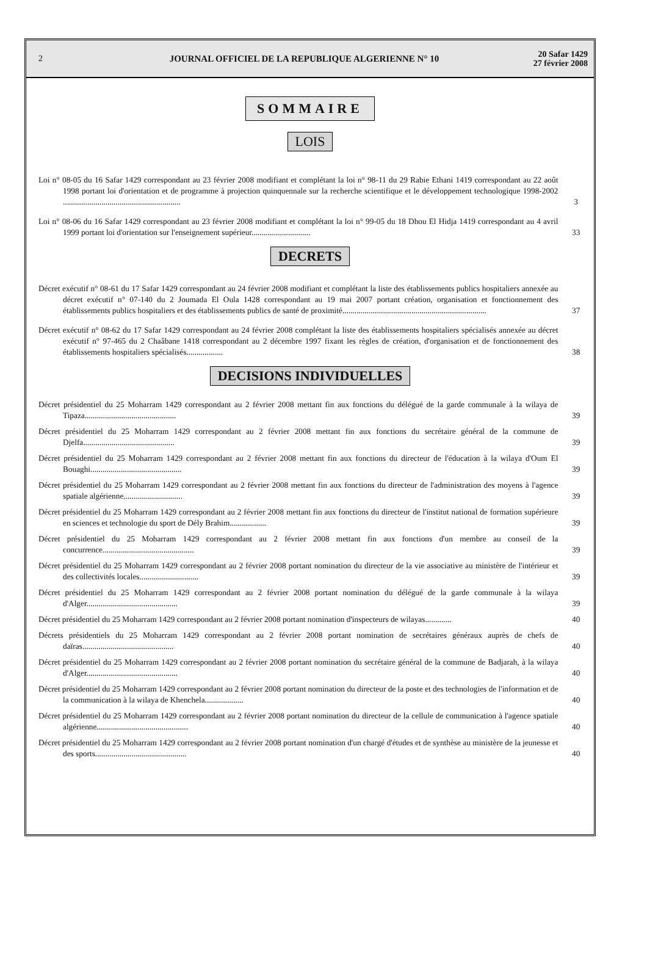2
JOURNAL OFFICIEL DE LA REPUBLIQUE ALGERIENNE N° 10
20 Safar 1429
27 février 2008
SOMMAIRE
LOIS
Loi n° 08-05 du 16 Safar 1429 correspondant au 23 février 2008 modifiant et complétant la loi n° 98-11 du 29 Rabie Ethani 1419 correspondant au 22 août 1998 portant loi d'orientation et de programme à projection quinquennale sur la recherche scientifique et le développement technologique 1998-2002 ..........................................................
3
Loi n° 08-06 du 16 Safar 1429 correspondant au 23 février 2008 modifiant et complétant la loi n° 99-05 du 18 Dhou El Hidja 1419 correspondant au 4 avril 1999 portant loi d'orientation sur l'enseignement supérieur.............................
33
DECRETS
Décret exécutif n° 08-61 du 17 Safar 1429 correspondant au 24 février 2008 modifiant et complétant la liste des établissements publics hospitaliers annexée au décret exécutif n° 07-140 du 2 Joumada El Oula 1428 correspondant au 19 mai 2007 portant création, organisation et fonctionnement des établissements publics hospitaliers et des établissements publics de santé de proximité.......................................................................
37
Décret exécutif n° 08-62 du 17 Safar 1429 correspondant au 24 février 2008 complétant la liste des établissements hospitaliers spécialisés annexée au décret exécutif n° 97-465 du 2 Chaâbane 1418 correspondant au 2 décembre 1997 fixant les règles de création, d'organisation et de fonctionnement des établissements hospitaliers spécialisés..................
38
DECISIONS INDIVIDUELLES
Décret présidentiel du 25 Moharram 1429 correspondant au 2 février 2008 mettant fin aux fonctions du délégué de la garde communale à la wilaya de Tipaza.............................................
39
Décret présidentiel du 25 Moharram 1429 correspondant au 2 février 2008 mettant fin aux fonctions du secrétaire général de la commune de Djelfa.............................................
39
Décret présidentiel du 25 Moharram 1429 correspondant au 2 février 2008 mettant fin aux fonctions du directeur de l'éducation à la wilaya d'Oum El Bouaghi.............................................
39
Décret présidentiel du 25 Moharram 1429 correspondant au 2 février 2008 mettant fin aux fonctions du directeur de l'administration des moyens à l'agence spatiale algérienne.............................
39
Décret présidentiel du 25 Moharram 1429 correspondant au 2 février 2008 mettant fin aux fonctions du directeur de l'institut national de formation supérieure en sciences et technologie du sport de Dély Brahim..................
39
Décret présidentiel du 25 Moharram 1429 correspondant au 2 février 2008 mettant fin aux fonctions d'un membre au conseil de la concurrence.............................................
39
Décret présidentiel du 25 Moharram 1429 correspondant au 2 février 2008 portant nomination du directeur de la vie associative au ministère de l'intérieur et des collectivités locales.............................
39
Décret présidentiel du 25 Moharram 1429 correspondant au 2 février 2008 portant nomination du délégué de la garde communale à la wilaya d'Alger.............................................
39
Décret présidentiel du 25 Moharram 1429 correspondant au 2 février 2008 portant nomination d'inspecteurs de wilayas.............
40
Décrets présidentiels du 25 Moharram 1429 correspondant au 2 février 2008 portant nomination de secrétaires généraux auprès de chefs de daïras.............................................
40
Décret présidentiel du 25 Moharram 1429 correspondant au 2 février 2008 portant nomination du secrétaire général de la commune de Badjarah, à la wilaya d'Alger.............................................
40
Décret présidentiel du 25 Moharram 1429 correspondant au 2 février 2008 portant nomination du directeur de la poste et des technologies de l'information et de la communication à la wilaya de Khenchela...................
40
Décret présidentiel du 25 Moharram 1429 correspondant au 2 février 2008 portant nomination du directeur de la cellule de communication à l'agence spatiale algérienne.............................................
40
Décret présidentiel du 25 Moharram 1429 correspondant au 2 février 2008 portant nomination d'un chargé d'études et de synthèse au ministère de la jeunesse et des sports.............................................
40